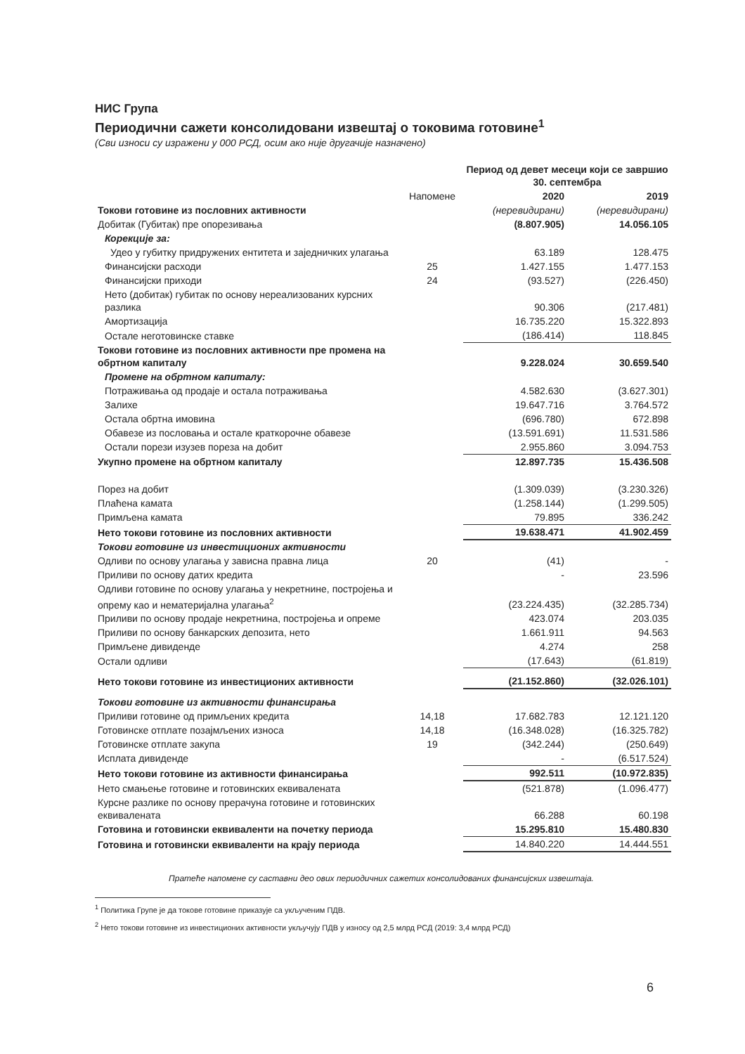НИС Група
Периодични сажети консолидовани извештај о токовима готовине<sup>1</sup>
(Сви износи су изражени у 000 РСД, осим ако није другачије назначено)
| | | Период од девет месеци који се завршио 30. септембра | |
| --- | --- | --- | --- |
| | Напомене | 2020 | 2019 |
| Токови готовине из пословних активности | | (неревидирани) | (неревидирани) |
| Добитак (Губитак) пре опорезивања | | (8.807.905) | 14.056.105 |
| Корекције за: | | | |
| Удео у губитку придружених ентитета и заједничких улагања | | 63.189 | 128.475 |
| Финансијски расходи | 25 | 1.427.155 | 1.477.153 |
| Финансијски приходи | 24 | (93.527) | (226.450) |
| Нето (добитак) губитак по основу нереализованих курсних разлика | | 90.306 | (217.481) |
| Амортизација | | 16.735.220 | 15.322.893 |
| Остале неготовинске ставке | | (186.414) | 118.845 |
| Токови готовине из пословних активности пре промена на обртном капиталу | | 9.228.024 | 30.659.540 |
| Промене на обртном капиталу: | | | |
| Потраживања од продаје и остала потраживања | | 4.582.630 | (3.627.301) |
| Залихе | | 19.647.716 | 3.764.572 |
| Остала обртна имовина | | (696.780) | 672.898 |
| Обавезе из пословања и остале краткорочне обавезе | | (13.591.691) | 11.531.586 |
| Остали порези изузев пореза на добит | | 2.955.860 | 3.094.753 |
| Укупно промене на обртном капиталу | | 12.897.735 | 15.436.508 |
| Порез на добит | | (1.309.039) | (3.230.326) |
| Плаћена камата | | (1.258.144) | (1.299.505) |
| Примљена камата | | 79.895 | 336.242 |
| Нето токови готовине из пословних активности | | 19.638.471 | 41.902.459 |
| Токови готовине из инвестиционих активности | | | |
| Одливи по основу улагања у зависна правна лица | 20 | (41) | - |
| Приливи по основу датих кредита | | - | 23.596 |
| Одливи готовине по основу улагања у некретнине, постројења и опрему као и нематеријална улагања<sup>2</sup> | | (23.224.435) | (32.285.734) |
| Приливи по основу продаје некретнина, постројења и опреме | | 423.074 | 203.035 |
| Приливи по основу банкарских депозита, нето | | 1.661.911 | 94.563 |
| Примљене дивиденде | | 4.274 | 258 |
| Остали одливи | | (17.643) | (61.819) |
| Нето токови готовине из инвестиционих активности | | (21.152.860) | (32.026.101) |
| Токови готовине из активности финансирања | | | |
| Приливи готовине од примљених кредита | 14,18 | 17.682.783 | 12.121.120 |
| Готовинске отплате позајмљених износа | 14,18 | (16.348.028) | (16.325.782) |
| Готовинске отплате закупа | 19 | (342.244) | (250.649) |
| Исплата дивиденде | | - | (6.517.524) |
| Нето токови готовине из активности финансирања | | 992.511 | (10.972.835) |
| Нето смањење готовине и готовинских еквивалената | | (521.878) | (1.096.477) |
| Курсне разлике по основу прерачуна готовине и готовинских еквивалената | | 66.288 | 60.198 |
| Готовина и готовински еквиваленти на почетку периода | | 15.295.810 | 15.480.830 |
| Готовина и готовински еквиваленти на крају периода | | 14.840.220 | 14.444.551 |
Пратеће напомене су саставни део ових периодичних сажетих консолидованих финансијских извештаја.
<sup>1</sup> Политика Групе је да токове готовине приказује са укљученим ПДВ.
<sup>2</sup> Нето токови готовине из инвестиционих активности укључују ПДВ у износу од 2,5 млрд РСД (2019: 3,4 млрд РСД)
6